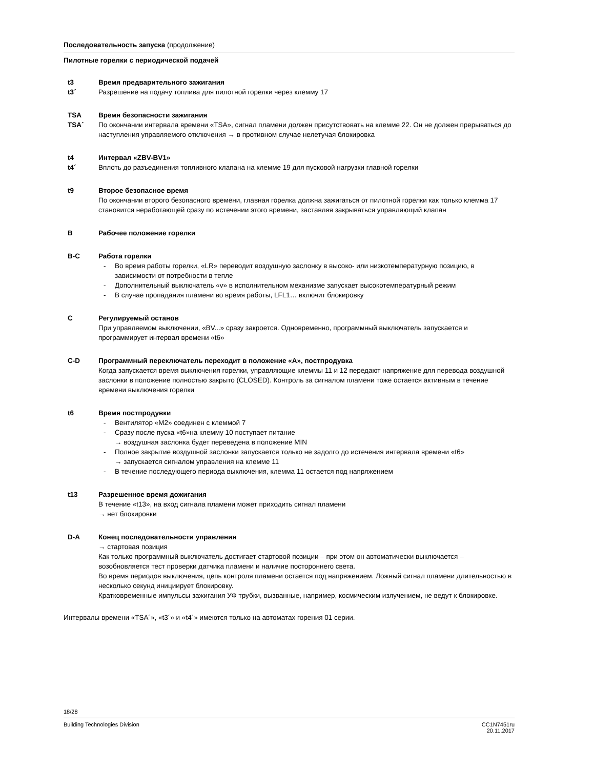Последовательность запуска (продолжение)
Пилотные горелки с периодической подачей
t3 Время предварительного зажигания
t3´ Разрешение на подачу топлива для пилотной горелки через клемму 17
TSA Время безопасности зажигания
TSA´ По окончании интервала времени «TSA», сигнал пламени должен присутствовать на клемме 22. Он не должен прерываться до наступления управляемого отключения → в противном случае нелетучая блокировка
t4 Интервал «ZBV-BV1»
t4´ Вплоть до разъединения топливного клапана на клемме 19 для пусковой нагрузки главной горелки
t9 Второе безопасное время
По окончании второго безопасного времени, главная горелка должна зажигаться от пилотной горелки как только клемма 17 становится неработающей сразу по истечении этого времени, заставляя закрываться управляющий клапан
B Рабочее положение горелки
B-C Работа горелки
- Во время работы горелки, «LR» переводит воздушную заслонку в высоко- или низкотемпературную позицию, в зависимости от потребности в тепле
- Дополнительный выключатель «v» в исполнительном механизме запускает высокотемпературный режим
- В случае пропадания пламени во время работы, LFL1… включит блокировку
C Регулируемый останов
При управляемом выключении, «BV...» сразу закроется. Одновременно, программный выключатель запускается и программирует интервал времени «t6»
C-D Программный переключатель переходит в положение «A», постпродувка
Когда запускается время выключения горелки, управляющие клеммы 11 и 12 передают напряжение для перевода воздушной заслонки в положение полностью закрыто (CLOSED). Контроль за сигналом пламени тоже остается активным в течение времени выключения горелки
t6 Время постпродувки
- Вентилятор «M2» соединен с клеммой 7
- Сразу после пуска «t6»на клемму 10 поступает питание
→ воздушная заслонка будет переведена в положение MIN
- Полное закрытие воздушной заслонки запускается только не задолго до истечения интервала времени «t6»
→ запускается сигналом управления на клемме 11
- В течение последующего периода выключения, клемма 11 остается под напряжением
t13 Разрешенное время дожигания
В течение «t13», на вход сигнала пламени может приходить сигнал пламени
→ нет блокировки
D-A Конец последовательности управления
→ стартовая позиция
Как только программный выключатель достигает стартовой позиции – при этом он автоматически выключается – возобновляется тест проверки датчика пламени и наличие постороннего света.
Во время периодов выключения, цепь контроля пламени остается под напряжением. Ложный сигнал пламени длительностью в несколько секунд инициирует блокировку.
Кратковременные импульсы зажигания УФ трубки, вызванные, например, космическим излучением, не ведут к блокировке.
Интервалы времени «TSA´», «t3´» и «t4´» имеются только на автоматах горения 01 серии.
18/28
Building Technologies Division CC1N7451ru
20.11.2017